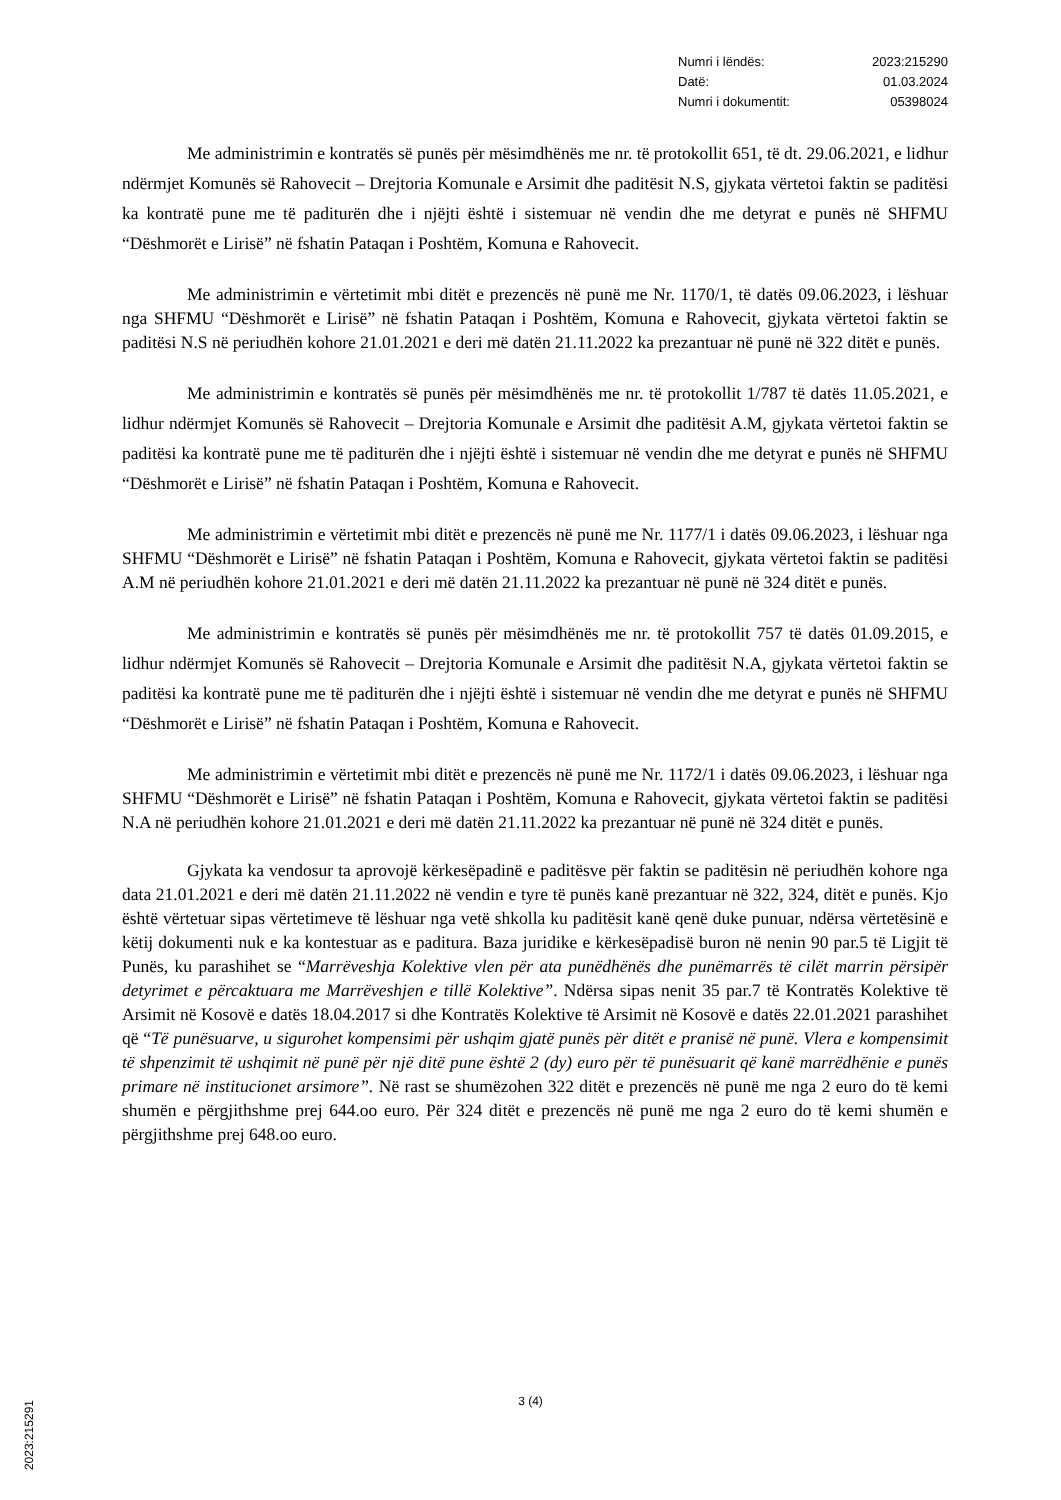Numri i lëndës: 2023:215290
Datë: 01.03.2024
Numri i dokumentit: 05398024
Me administrimin e kontratës së punës për mësimdhënës me nr. të protokollit 651, të dt. 29.06.2021, e lidhur ndërmjet Komunës së Rahovecit – Drejtoria Komunale e Arsimit dhe paditësit N.S, gjykata vërtetoi faktin se paditësi ka kontratë pune me të paditurën dhe i njëjti është i sistemuar në vendin dhe me detyrat e punës në SHFMU “Dëshmorët e Lirisë” në fshatin Pataqan i Poshtëm, Komuna e Rahovecit.
Me administrimin e vërtetimit mbi ditët e prezencës në punë me Nr. 1170/1, të datës 09.06.2023, i lëshuar nga SHFMU “Dëshmorët e Lirisë” në fshatin Pataqan i Poshtëm, Komuna e Rahovecit, gjykata vërtetoi faktin se paditësi N.S në periudhën kohore 21.01.2021 e deri më datën 21.11.2022 ka prezantuar në punë në 322 ditët e punës.
Me administrimin e kontratës së punës për mësimdhënës me nr. të protokollit 1/787 të datës 11.05.2021, e lidhur ndërmjet Komunës së Rahovecit – Drejtoria Komunale e Arsimit dhe paditësit A.M, gjykata vërtetoi faktin se paditësi ka kontratë pune me të paditurën dhe i njëjti është i sistemuar në vendin dhe me detyrat e punës në SHFMU “Dëshmorët e Lirisë” në fshatin Pataqan i Poshtëm, Komuna e Rahovecit.
Me administrimin e vërtetimit mbi ditët e prezencës në punë me Nr. 1177/1 i datës 09.06.2023, i lëshuar nga SHFMU “Dëshmorët e Lirisë” në fshatin Pataqan i Poshtëm, Komuna e Rahovecit, gjykata vërtetoi faktin se paditësi A.M në periudhën kohore 21.01.2021 e deri më datën 21.11.2022 ka prezantuar në punë në 324 ditët e punës.
Me administrimin e kontratës së punës për mësimdhënës me nr. të protokollit 757 të datës 01.09.2015, e lidhur ndërmjet Komunës së Rahovecit – Drejtoria Komunale e Arsimit dhe paditësit N.A, gjykata vërtetoi faktin se paditësi ka kontratë pune me të paditurën dhe i njëjti është i sistemuar në vendin dhe me detyrat e punës në SHFMU “Dëshmorët e Lirisë” në fshatin Pataqan i Poshtëm, Komuna e Rahovecit.
Me administrimin e vërtetimit mbi ditët e prezencës në punë me Nr. 1172/1 i datës 09.06.2023, i lëshuar nga SHFMU “Dëshmorët e Lirisë” në fshatin Pataqan i Poshtëm, Komuna e Rahovecit, gjykata vërtetoi faktin se paditësi N.A në periudhën kohore 21.01.2021 e deri më datën 21.11.2022 ka prezantuar në punë në 324 ditët e punës.
Gjykata ka vendosur ta aprovojë kërkesëpadinë e paditësve për faktin se paditësin në periudhën kohore nga data 21.01.2021 e deri më datën 21.11.2022 në vendin e tyre të punës kanë prezantuar në 322, 324, ditët e punës. Kjo është vërtetuar sipas vërtetimeve të lëshuar nga vetë shkolla ku paditësit kanë qenë duke punuar, ndërsa vërtetësinë e këtij dokumenti nuk e ka kontestuar as e paditura. Baza juridike e kërkesëpadisë buron në nenin 90 par.5 të Ligjit të Punës, ku parashihet se “Marrëveshja Kolektive vlen për ata punëdhënës dhe punëmarrës të cilët marrin përsipër detyrimet e përcaktuara me Marrëveshjen e tillë Kolektive”. Ndërsa sipas nenit 35 par.7 të Kontratës Kolektive të Arsimit në Kosovë e datës 18.04.2017 si dhe Kontratës Kolektive të Arsimit në Kosovë e datës 22.01.2021 parashihet që “Të punësuarve, u sigurohet kompensimi për ushqim gjatë punës për ditët e pranisë në punë. Vlera e kompensimit të shpenzimit të ushqimit në punë për një ditë pune është 2 (dy) euro për të punësuarit që kanë marrëdhënie e punës primare në institucionet arsimore”. Në rast se shumëzohen 322 ditët e prezencës në punë me nga 2 euro do të kemi shumën e përgjithshme prej 644.oo euro. Për 324 ditët e prezencës në punë me nga 2 euro do të kemi shumën e përgjithshme prej 648.oo euro.
3 (4)
2023:215291